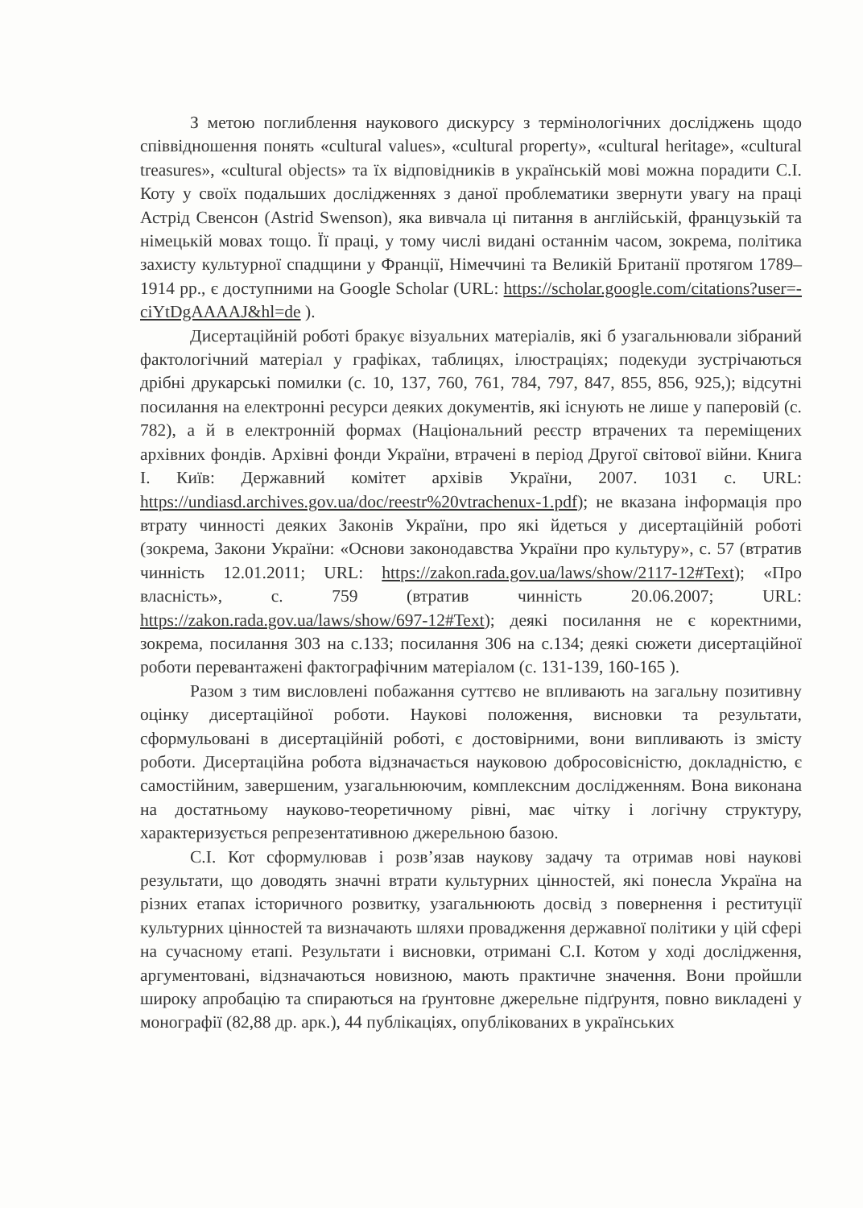З метою поглиблення наукового дискурсу з термінологічних досліджень щодо співвідношення понять «cultural values», «cultural property», «cultural heritage», «cultural treasures», «cultural objects» та їх відповідників в українській мові можна порадити С.І. Коту у своїх подальших дослідженнях з даної проблематики звернути увагу на праці Астрід Свенсон (Astrid Swenson), яка вивчала ці питання в англійській, французькій та німецькій мовах тощо. Її праці, у тому числі видані останнім часом, зокрема, політика захисту культурної спадщини у Франції, Німеччині та Великій Британії протягом 1789–1914 рр., є доступними на Google Scholar (URL: https://scholar.google.com/citations?user=-ciYtDgAAAAJ&hl=de ).
Дисертаційній роботі бракує візуальних матеріалів, які б узагальнювали зібраний фактологічний матеріал у графіках, таблицях, ілюстраціях; подекуди зустрічаються дрібні друкарські помилки (с. 10, 137, 760, 761, 784, 797, 847, 855, 856, 925,); відсутні посилання на електронні ресурси деяких документів, які існують не лише у паперовій (с. 782), а й в електронній формах (Національний реєстр втрачених та переміщених архівних фондів. Архівні фонди України, втрачені в період Другої світової війни. Книга І. Київ: Державний комітет архівів України, 2007. 1031 с. URL: https://undiasd.archives.gov.ua/doc/reestr%20vtrachenux-1.pdf); не вказана інформація про втрату чинності деяких Законів України, про які йдеться у дисертаційній роботі (зокрема, Закони України: «Основи законодавства України про культуру», с. 57 (втратив чинність 12.01.2011; URL: https://zakon.rada.gov.ua/laws/show/2117-12#Text); «Про власність», с. 759 (втратив чинність 20.06.2007; URL: https://zakon.rada.gov.ua/laws/show/697-12#Text); деякі посилання не є коректними, зокрема, посилання 303 на с.133; посилання 306 на с.134; деякі сюжети дисертаційної роботи перевантажені фактографічним матеріалом (с. 131-139, 160-165 ).
Разом з тим висловлені побажання суттєво не впливають на загальну позитивну оцінку дисертаційної роботи. Наукові положення, висновки та результати, сформульовані в дисертаційній роботі, є достовірними, вони випливають із змісту роботи. Дисертаційна робота відзначається науковою добросовісністю, докладністю, є самостійним, завершеним, узагальнюючим, комплексним дослідженням. Вона виконана на достатньому науково-теоретичному рівні, має чітку і логічну структуру, характеризується репрезентативною джерельною базою.
С.І. Кот сформулював і розв’язав наукову задачу та отримав нові наукові результати, що доводять значні втрати культурних цінностей, які понесла Україна на різних етапах історичного розвитку, узагальнюють досвід з повернення і реституції культурних цінностей та визначають шляхи провадження державної політики у цій сфері на сучасному етапі. Результати і висновки, отримані С.І. Котом у ході дослідження, аргументовані, відзначаються новизною, мають практичне значення. Вони пройшли широку апробацію та спираються на ґрунтовне джерельне підґрунтя, повно викладені у монографії (82,88 др. арк.), 44 публікаціях, опублікованих в українських